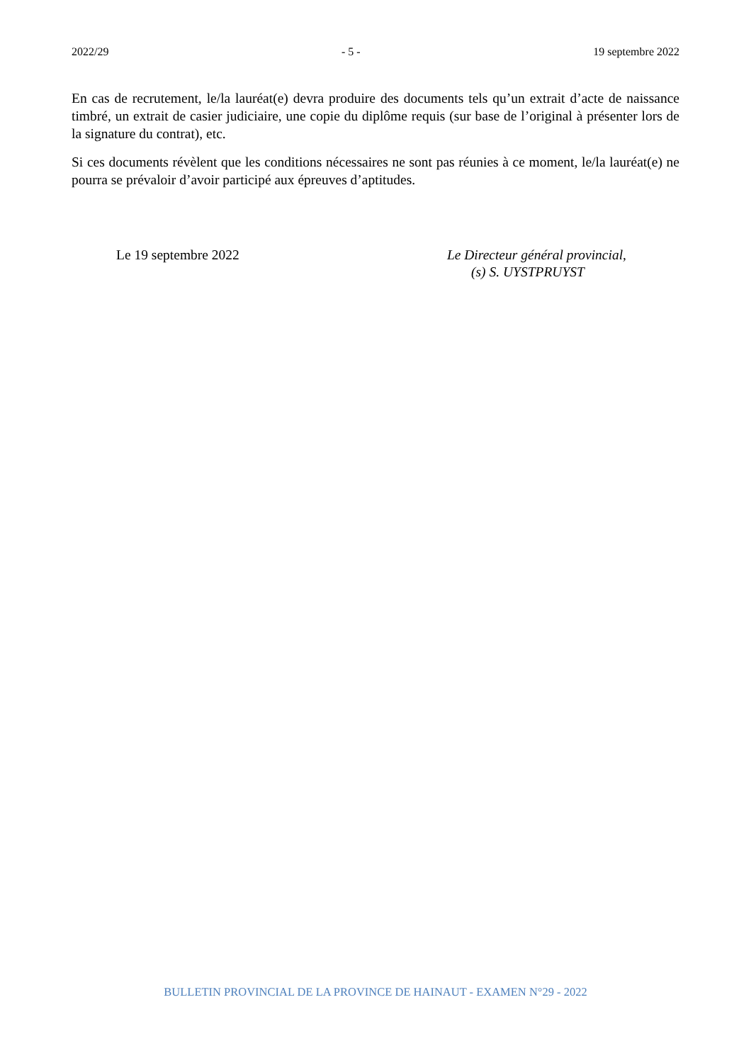2022/29 - 5 - 19 septembre 2022
En cas de recrutement, le/la lauréat(e) devra produire des documents tels qu’un extrait d’acte de naissance timbré, un extrait de casier judiciaire, une copie du diplôme requis (sur base de l’original à présenter lors de la signature du contrat), etc.
Si ces documents révèlent que les conditions nécessaires ne sont pas réunies à ce moment, le/la lauréat(e) ne pourra se prévaloir d’avoir participé aux épreuves d’aptitudes.
Le 19 septembre 2022 Le Directeur général provincial,
(s) S. UYSTPRUYST
BULLETIN PROVINCIAL DE LA PROVINCE DE HAINAUT - EXAMEN N°29 - 2022